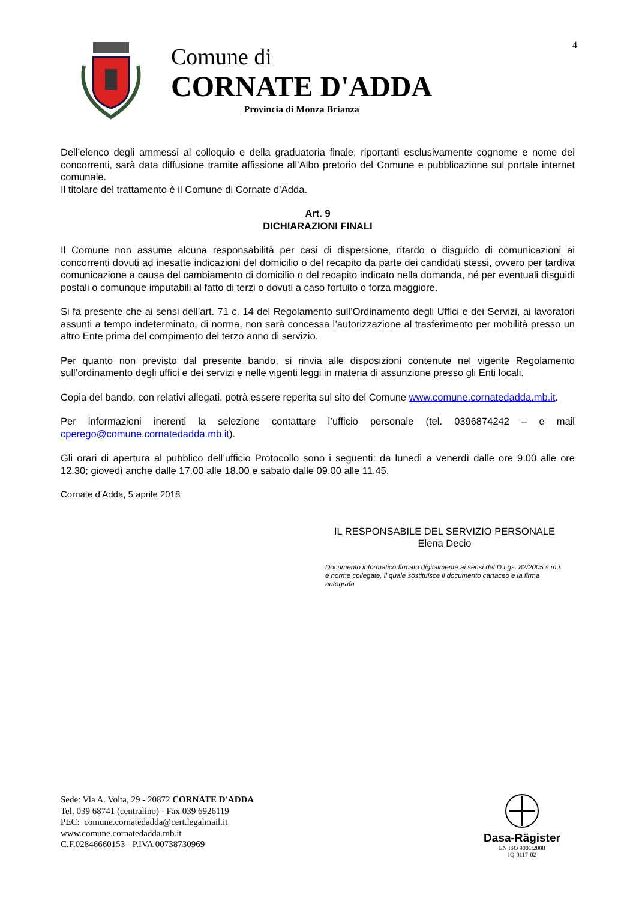4
Comune di
CORNATE D'ADDA
Provincia di Monza Brianza
Dell’elenco degli ammessi al colloquio e della graduatoria finale, riportanti esclusivamente cognome e nome dei concorrenti, sarà data diffusione tramite affissione all’Albo pretorio del Comune e pubblicazione sul portale internet comunale.
Il titolare del trattamento è il Comune di Cornate d’Adda.
Art. 9
DICHIARAZIONI FINALI
Il Comune non assume alcuna responsabilità per casi di dispersione, ritardo o disguido di comunicazioni ai concorrenti dovuti ad inesatte indicazioni del domicilio o del recapito da parte dei candidati stessi, ovvero per tardiva comunicazione a causa del cambiamento di domicilio o del recapito indicato nella domanda, né per eventuali disguidi postali o comunque imputabili al fatto di terzi o dovuti a caso fortuito o forza maggiore.
Si fa presente che ai sensi dell’art. 71 c. 14 del Regolamento sull’Ordinamento degli Uffici e dei Servizi, ai lavoratori assunti a tempo indeterminato, di norma, non sarà concessa l’autorizzazione al trasferimento per mobilità presso un altro Ente prima del compimento del terzo anno di servizio.
Per quanto non previsto dal presente bando, si rinvia alle disposizioni contenute nel vigente Regolamento sull’ordinamento degli uffici e dei servizi e nelle vigenti leggi in materia di assunzione presso gli Enti locali.
Copia del bando, con relativi allegati, potrà essere reperita sul sito del Comune www.comune.cornatedadda.mb.it.
Per informazioni inerenti la selezione contattare l’ufficio personale (tel. 0396874242 – e mail cperego@comune.cornatedadda.mb.it).
Gli orari di apertura al pubblico dell’ufficio Protocollo sono i seguenti: da lunedì a venerdì dalle ore 9.00 alle ore 12.30; giovedì anche dalle 17.00 alle 18.00 e sabato dalle 09.00 alle 11.45.
Cornate d’Adda, 5 aprile 2018
IL RESPONSABILE DEL SERVIZIO PERSONALE
Elena Decio
Documento informatico firmato digitalmente ai sensi del D.Lgs. 82/2005 s.m.i. e norme collegate, il quale sostituisce il documento cartaceo e la firma autografa
Sede: Via A. Volta, 29 - 20872 CORNATE D'ADDA
Tel. 039 68741 (centralino) - Fax 039 6926119
PEC: comune.cornatedadda@cert.legalmail.it
www.comune.cornatedadda.mb.it
C.F.02846660153 - P.IVA 00738730969
Dasa-Rägister
EN ISO 9001:2008
IQ-0117-02